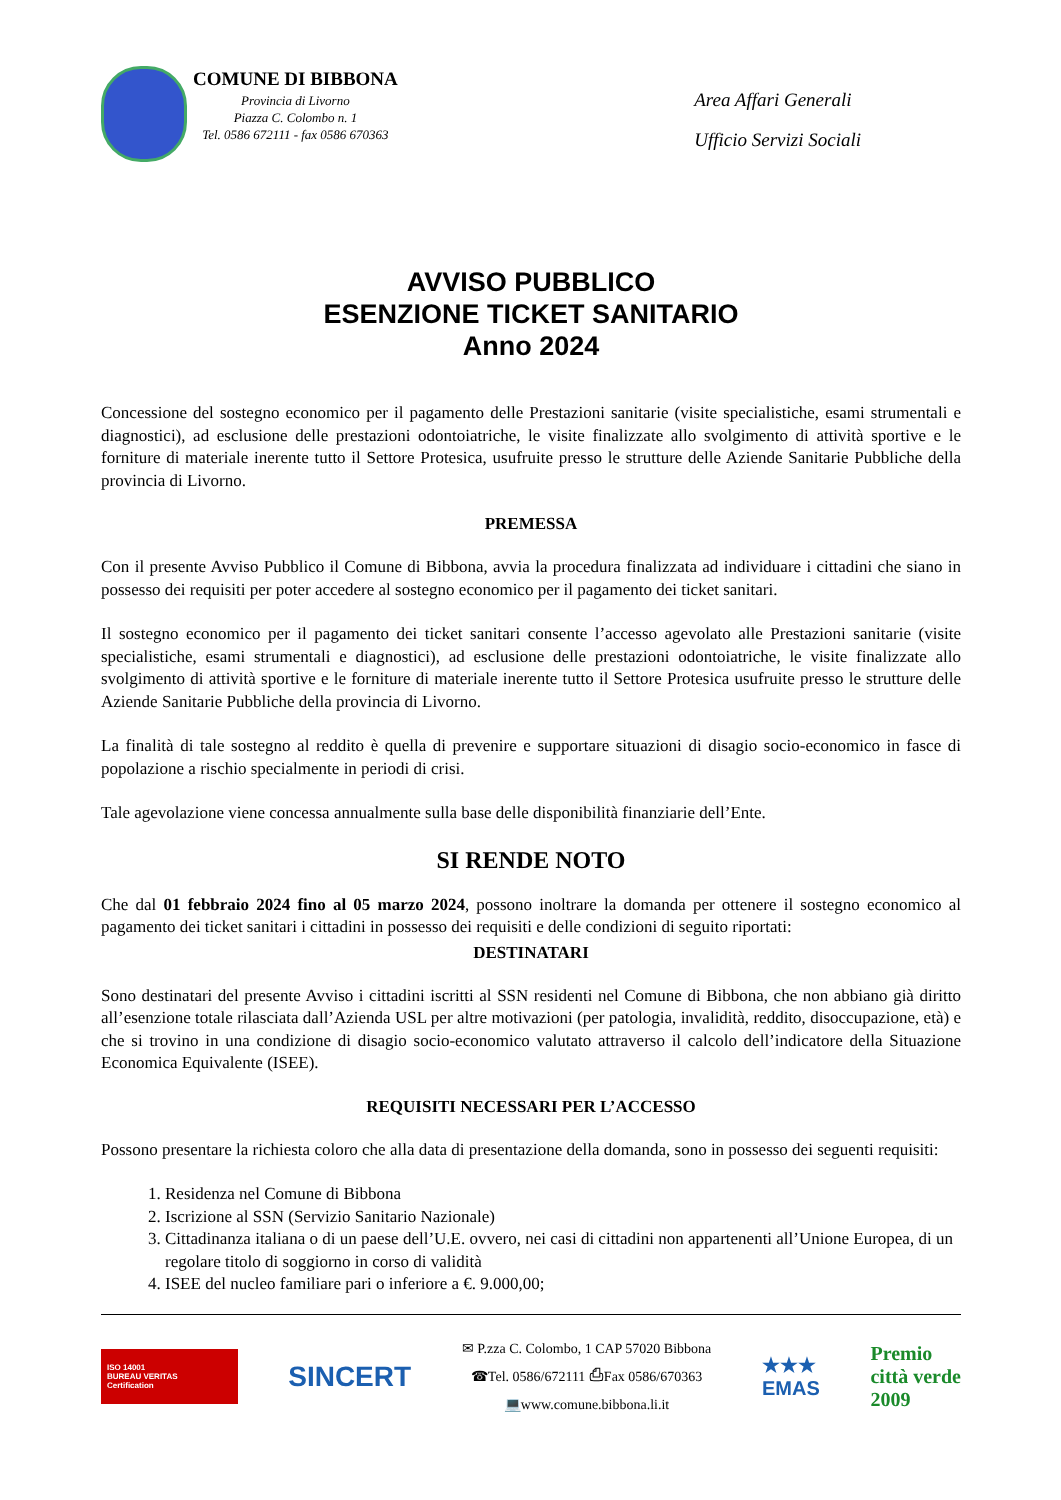COMUNE DI BIBBONA
Provincia di Livorno
Piazza C. Colombo n. 1
Tel. 0586 672111 - fax 0586 670363
Area Affari Generali
Ufficio Servizi Sociali
AVVISO PUBBLICO
ESENZIONE TICKET SANITARIO
Anno 2024
Concessione del sostegno economico per il pagamento delle Prestazioni sanitarie (visite specialistiche, esami strumentali e diagnostici), ad esclusione delle prestazioni odontoiatriche, le visite finalizzate allo svolgimento di attività sportive e le forniture di materiale inerente tutto il Settore Protesica, usufruite presso le strutture delle Aziende Sanitarie Pubbliche della provincia di Livorno.
PREMESSA
Con il presente Avviso Pubblico il Comune di Bibbona, avvia la procedura finalizzata ad individuare i cittadini che siano in possesso dei requisiti per poter accedere al sostegno economico per il pagamento dei ticket sanitari.
Il sostegno economico per il pagamento dei ticket sanitari consente l’accesso agevolato alle Prestazioni sanitarie (visite specialistiche, esami strumentali e diagnostici), ad esclusione delle prestazioni odontoiatriche, le visite finalizzate allo svolgimento di attività sportive e le forniture di materiale inerente tutto il Settore Protesica usufruite presso le strutture delle Aziende Sanitarie Pubbliche della provincia di Livorno.
La finalità di tale sostegno al reddito è quella di prevenire e supportare situazioni di disagio socio-economico in fasce di popolazione a rischio specialmente in periodi di crisi.
Tale agevolazione viene concessa annualmente sulla base delle disponibilità finanziarie dell’Ente.
SI RENDE NOTO
Che dal 01 febbraio 2024 fino al 05 marzo 2024, possono inoltrare la domanda per ottenere il sostegno economico al pagamento dei ticket sanitari i cittadini in possesso dei requisiti e delle condizioni di seguito riportati:
DESTINATARI
Sono destinatari del presente Avviso i cittadini iscritti al SSN residenti nel Comune di Bibbona, che non abbiano già diritto all’esenzione totale rilasciata dall’Azienda USL per altre motivazioni (per patologia, invalidità, reddito, disoccupazione, età) e che si trovino in una condizione di disagio socio-economico valutato attraverso il calcolo dell’indicatore della Situazione Economica Equivalente (ISEE).
REQUISITI NECESSARI PER L’ACCESSO
Possono presentare la richiesta coloro che alla data di presentazione della domanda, sono in possesso dei seguenti requisiti:
1. Residenza nel Comune di Bibbona
2. Iscrizione al SSN (Servizio Sanitario Nazionale)
3. Cittadinanza italiana o di un paese dell’U.E. ovvero, nei casi di cittadini non appartenenti all’Unione Europea, di un regolare titolo di soggiorno in corso di validità
4. ISEE del nucleo familiare pari o inferiore a €. 9.000,00;
ISO 14001
BUREAU VERITAS
Certification
SINCERT
✉ P.zza C. Colombo, 1 CAP 57020 Bibbona
☎Tel. 0586/672111 ⎙Fax 0586/670363
💻www.comune.bibbona.li.it
★★★
EMAS
Premio
città verde
2009